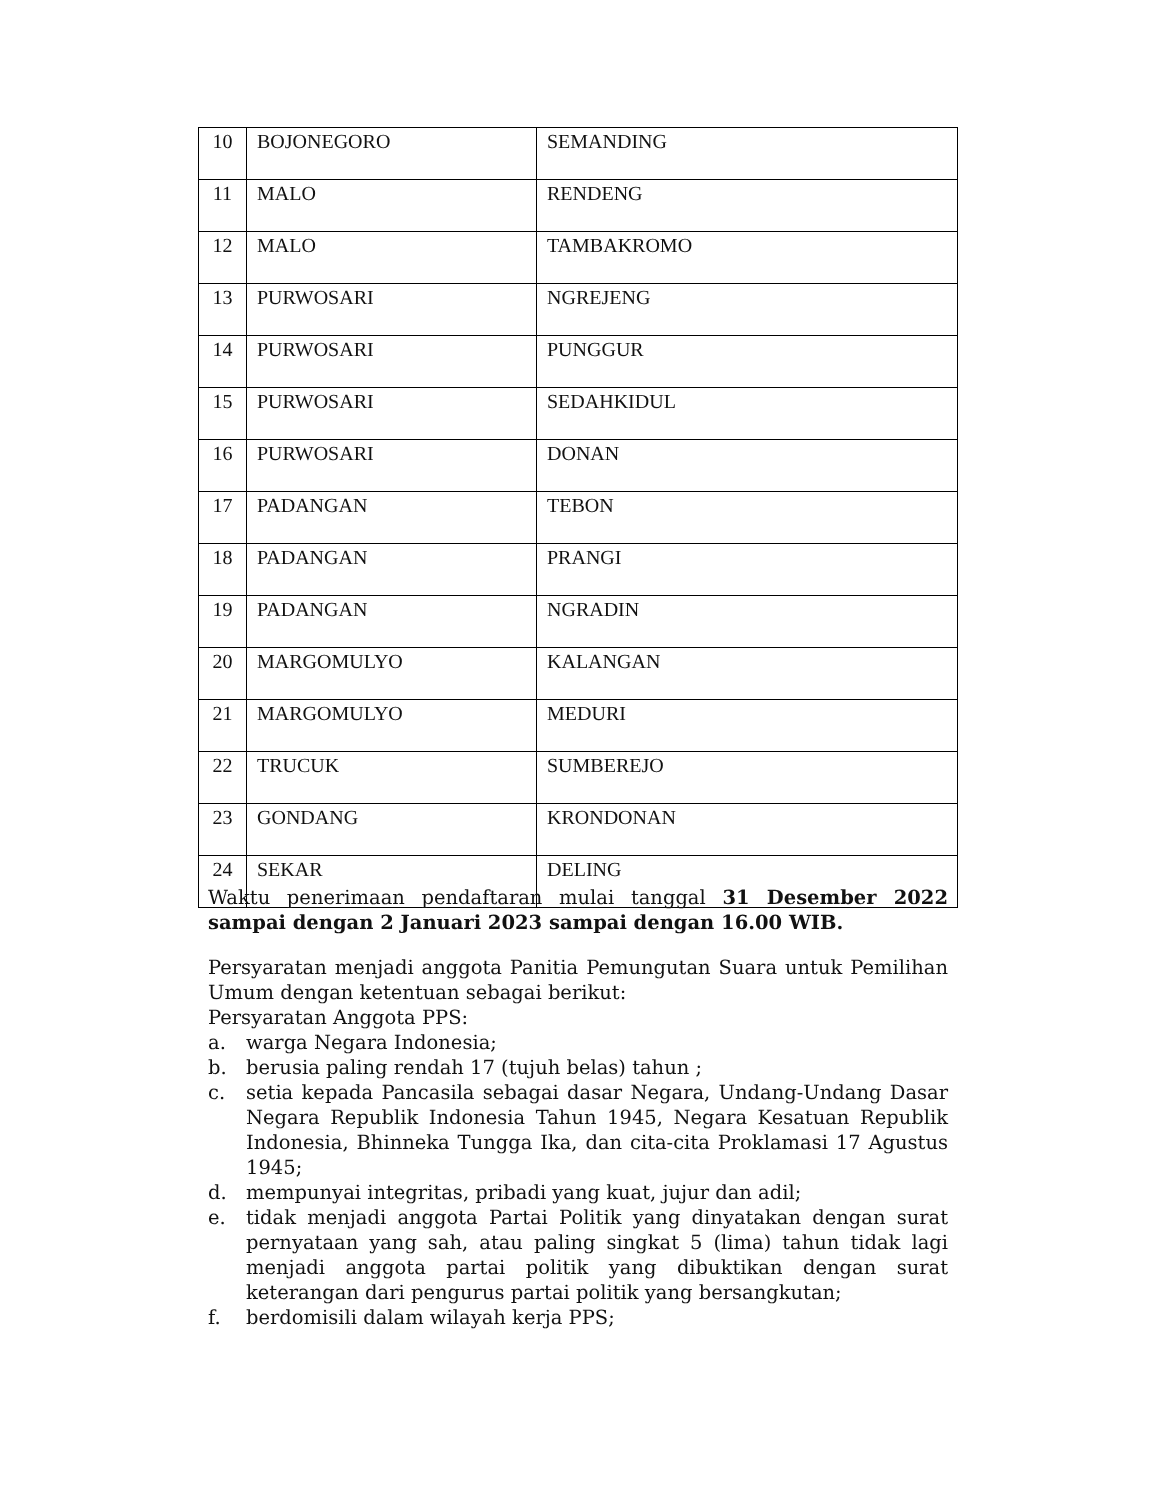| 10 | BOJONEGORO | SEMANDING |
| 11 | MALO | RENDENG |
| 12 | MALO | TAMBAKROMO |
| 13 | PURWOSARI | NGREJENG |
| 14 | PURWOSARI | PUNGGUR |
| 15 | PURWOSARI | SEDAHKIDUL |
| 16 | PURWOSARI | DONAN |
| 17 | PADANGAN | TEBON |
| 18 | PADANGAN | PRANGI |
| 19 | PADANGAN | NGRADIN |
| 20 | MARGOMULYO | KALANGAN |
| 21 | MARGOMULYO | MEDURI |
| 22 | TRUCUK | SUMBEREJO |
| 23 | GONDANG | KRONDONAN |
| 24 | SEKAR | DELING |
Waktu penerimaan pendaftaran mulai tanggal 31 Desember 2022 sampai dengan 2 Januari 2023 sampai dengan 16.00 WIB.
Persyaratan menjadi anggota Panitia Pemungutan Suara untuk Pemilihan Umum dengan ketentuan sebagai berikut:
Persyaratan Anggota PPS:
a. warga Negara Indonesia;
b. berusia paling rendah 17 (tujuh belas) tahun ;
c. setia kepada Pancasila sebagai dasar Negara, Undang-Undang Dasar Negara Republik Indonesia Tahun 1945, Negara Kesatuan Republik Indonesia, Bhinneka Tungga Ika, dan cita-cita Proklamasi 17 Agustus 1945;
d. mempunyai integritas, pribadi yang kuat, jujur dan adil;
e. tidak menjadi anggota Partai Politik yang dinyatakan dengan surat pernyataan yang sah, atau paling singkat 5 (lima) tahun tidak lagi menjadi anggota partai politik yang dibuktikan dengan surat keterangan dari pengurus partai politik yang bersangkutan;
f. berdomisili dalam wilayah kerja PPS;